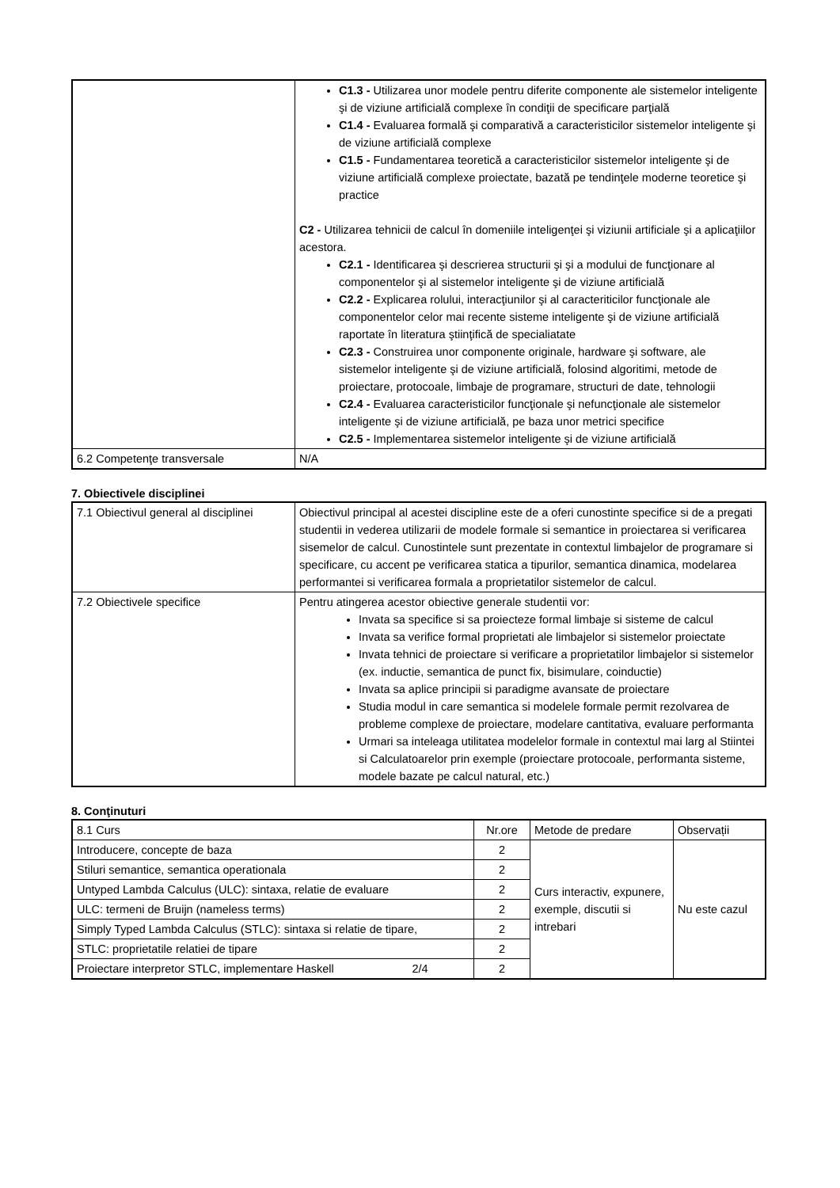| | C1.3 - Utilizarea unor modele pentru diferite componente ale sistemelor inteligente şi de viziune artificială complexe în condiţii de specificare parţială C1.4 - Evaluarea formală şi comparativă a caracteristicilor sistemelor inteligente şi de viziune artificială complexe C1.5 - Fundamentarea teoretică a caracteristicilor sistemelor inteligente şi de viziune artificială complexe proiectate, bazată pe tendinţele moderne teoretice şi practice C2 - Utilizarea tehnicii de calcul în domeniile inteligenţei şi viziunii artificiale şi a aplicaţiilor acestora. C2.1 - Identificarea şi descrierea structurii şi şi a modului de funcţionare al componentelor şi al sistemelor inteligente şi de viziune artificială C2.2 - Explicarea rolului, interacţiunilor şi al caracteriticilor funcţionale ale componentelor celor mai recente sisteme inteligente şi de viziune artificială raportate în literatura ştiinţifică de specialiatate C2.3 - Construirea unor componente originale, hardware şi software, ale sistemelor inteligente şi de viziune artificială, folosind algoritimi, metode de proiectare, protocoale, limbaje de programare, structuri de date, tehnologii C2.4 - Evaluarea caracteristicilor funcţionale şi nefuncţionale ale sistemelor inteligente şi de viziune artificială, pe baza unor metrici specifice C2.5 - Implementarea sistemelor inteligente şi de viziune artificială |
| 6.2 Competenţe transversale | N/A |
7. Obiectivele disciplinei
| 7.1 Obiectivul general al disciplinei | Obiectivul principal al acestei discipline este de a oferi cunostinte specifice si de a pregati studentii in vederea utilizarii de modele formale si semantice in proiectarea si verificarea sisemelor de calcul. Cunostintele sunt prezentate in contextul limbajelor de programare si specificare, cu accent pe verificarea statica a tipurilor, semantica dinamica, modelarea performantei si verificarea formala a proprietatilor sistemelor de calcul. |
| 7.2 Obiectivele specifice | Pentru atingerea acestor obiective generale studentii vor: Invata sa specifice si sa proiecteze formal limbaje si sisteme de calcul Invata sa verifice formal proprietati ale limbajelor si sistemelor proiectate Invata tehnici de proiectare si verificare a proprietatilor limbajelor si sistemelor (ex. inductie, semantica de punct fix, bisimulare, coinductie) Invata sa aplice principii si paradigme avansate de proiectare Studia modul in care semantica si modelele formale permit rezolvarea de probleme complexe de proiectare, modelare cantitativa, evaluare performanta Urmari sa inteleaga utilitatea modelelor formale in contextul mai larg al Stiintei si Calculatoarelor prin exemple (proiectare protocoale, performanta sisteme, modele bazate pe calcul natural, etc.) |
8. Conţinuturi
| 8.1 Curs | Nr.ore | Metode de predare | Observații |
| --- | --- | --- | --- |
| Introducere, concepte de baza | 2 | Curs interactiv, expunere, exemple, discutii si intrebari | Nu este cazul |
| Stiluri semantice, semantica operationala | 2 | | |
| Untyped Lambda Calculus (ULC): sintaxa, relatie de evaluare | 2 | | |
| ULC: termeni de Bruijn (nameless terms) | 2 | | |
| Simply Typed Lambda Calculus (STLC): sintaxa si relatie de tipare, | 2 | | |
| STLC: proprietatile relatiei de tipare | 2 | | |
| Proiectare interpretor STLC, implementare Haskell | 2 | | |
2/4